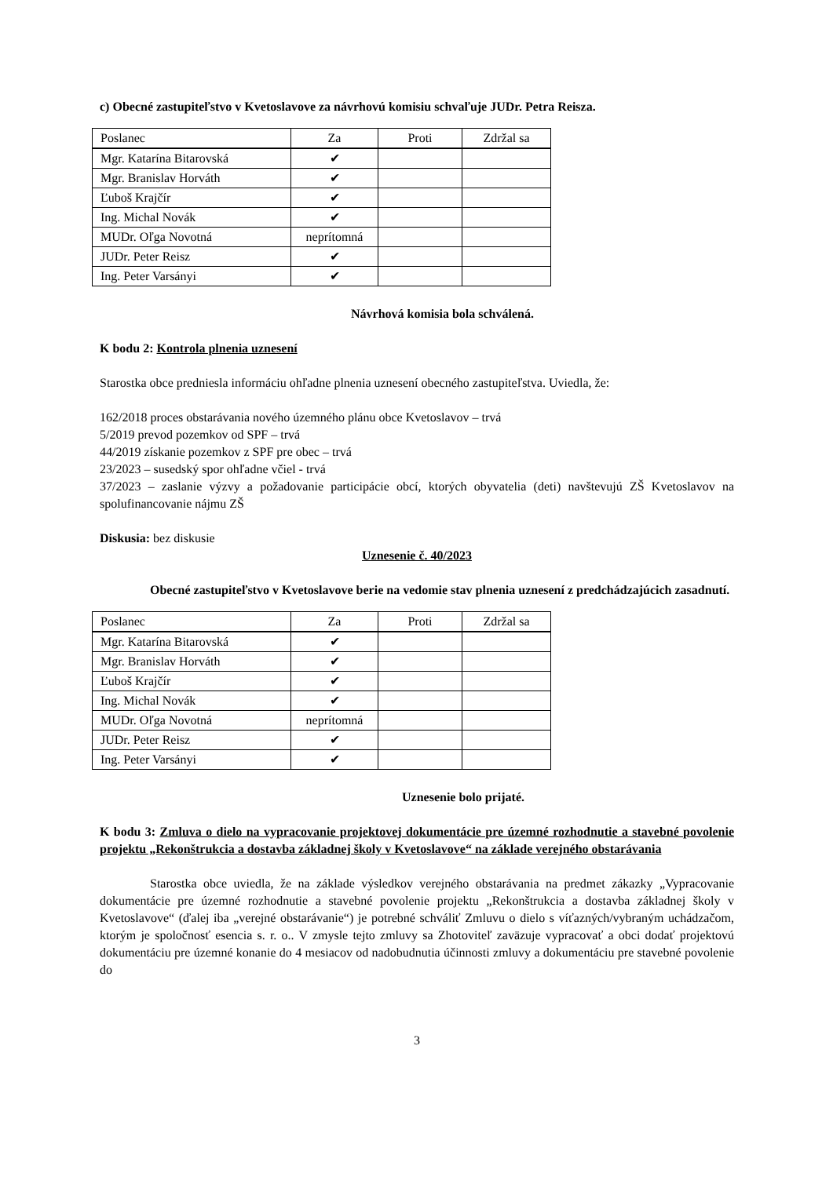c) Obecné zastupiteľstvo v Kvetoslavove za návrhovú komisiu schvaľuje JUDr. Petra Reisza.
| Poslanec | Za | Proti | Zdržal sa |
| Mgr. Katarína Bitarovská | ✔ | | |
| Mgr. Branislav Horváth | ✔ | | |
| Ľuboš Krajčír | ✔ | | |
| Ing. Michal Novák | ✔ | | |
| MUDr. Oľga Novotná | neprítomná | | |
| JUDr. Peter Reisz | ✔ | | |
| Ing. Peter Varsányi | ✔ | | |
Návrhová komisia bola schválená.
K bodu 2: Kontrola plnenia uznesení
Starostka obce predniesla informáciu ohľadne plnenia uznesení obecného zastupiteľstva. Uviedla, že:
162/2018 proces obstarávania nového územného plánu obce Kvetoslavov – trvá
5/2019 prevod pozemkov od SPF – trvá
44/2019 získanie pozemkov z SPF pre obec – trvá
23/2023 – susedský spor ohľadne včiel - trvá
37/2023 – zaslanie výzvy a požadovanie participácie obcí, ktorých obyvatelia (deti) navštevujú ZŠ Kvetoslavov na spolufinancovanie nájmu ZŠ
Diskusia: bez diskusie
Uznesenie č. 40/2023
Obecné zastupiteľstvo v Kvetoslavove berie na vedomie stav plnenia uznesení z predchádzajúcich zasadnutí.
| Poslanec | Za | Proti | Zdržal sa |
| Mgr. Katarína Bitarovská | ✔ | | |
| Mgr. Branislav Horváth | ✔ | | |
| Ľuboš Krajčír | ✔ | | |
| Ing. Michal Novák | ✔ | | |
| MUDr. Oľga Novotná | neprítomná | | |
| JUDr. Peter Reisz | ✔ | | |
| Ing. Peter Varsányi | ✔ | | |
Uznesenie bolo prijaté.
K bodu 3: Zmluva o dielo na vypracovanie projektovej dokumentácie pre územné rozhodnutie a stavebné povolenie projektu „Rekonštrukcia a dostavba základnej školy v Kvetoslavove“ na základe verejného obstarávania
Starostka obce uviedla, že na základe výsledkov verejného obstarávania na predmet zákazky „Vypracovanie dokumentácie pre územné rozhodnutie a stavebné povolenie projektu „Rekonštrukcia a dostavba základnej školy v Kvetoslavove“ (ďalej iba „verejné obstarávanie“) je potrebné schváliť Zmluvu o dielo s víťazných/vybraným uchádzačom, ktorým je spoločnosť esencia s. r. o.. V zmysle tejto zmluvy sa Zhotoviteľ zaväzuje vypracovať a obci dodať projektovú dokumentáciu pre územné konanie do 4 mesiacov od nadobudnutia účinnosti zmluvy a dokumentáciu pre stavebné povolenie do
3